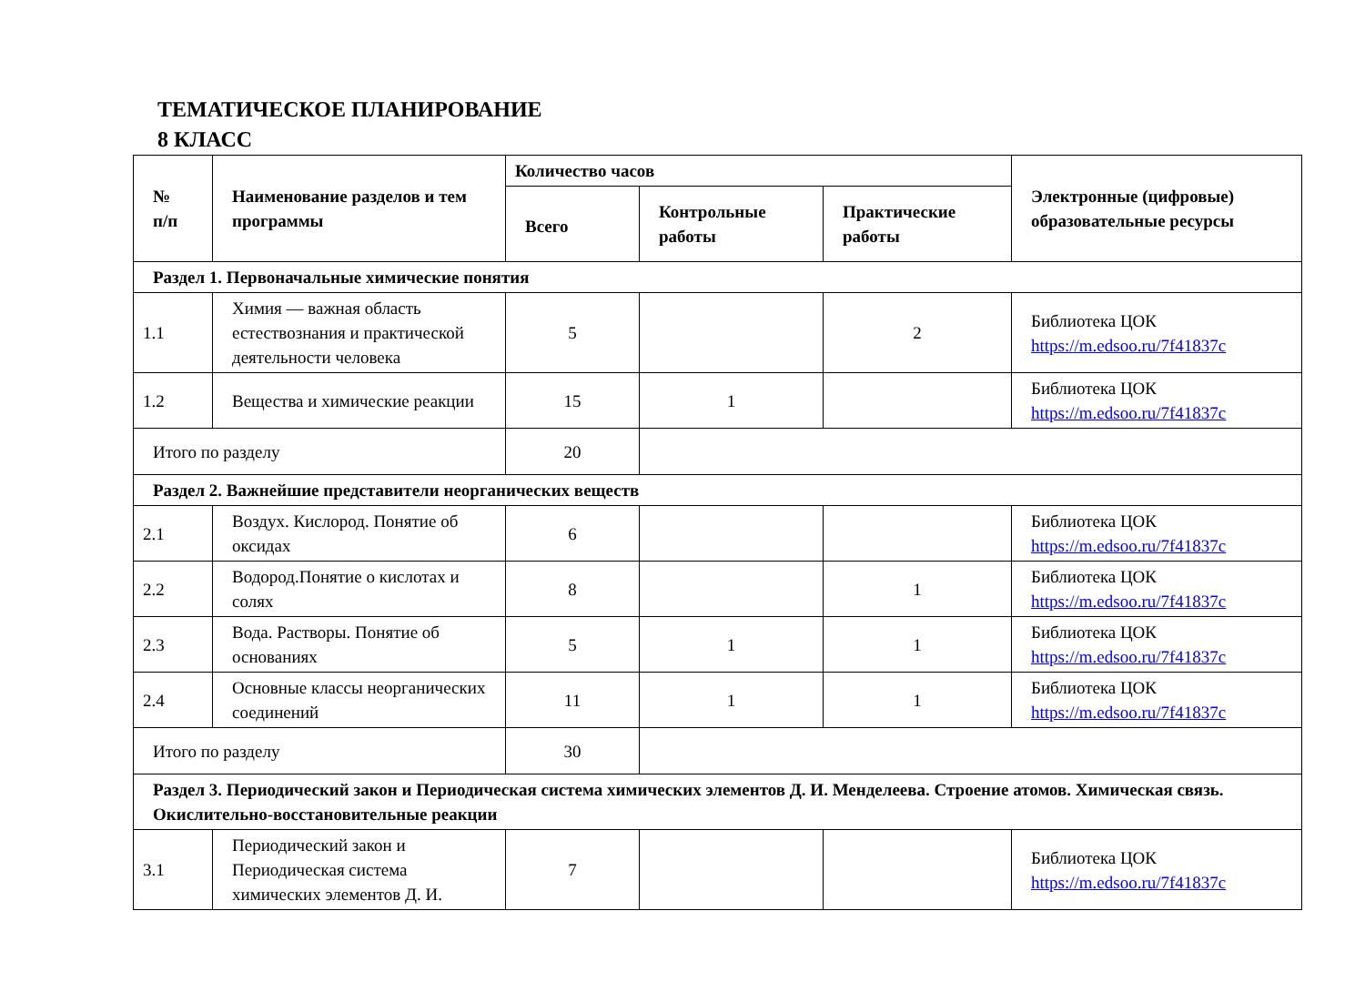ТЕМАТИЧЕСКОЕ ПЛАНИРОВАНИЕ
8 КЛАСС
| № п/п | Наименование разделов и тем программы | Количество часов | | | Электронные (цифровые) образовательные ресурсы |
| --- | --- | --- | --- | --- | --- |
| | | Всего | Контрольные работы | Практические работы | |
| Раздел 1. Первоначальные химические понятия | | | | | |
| 1.1 | Химия — важная область естествознания и практической деятельности человека | 5 | | 2 | Библиотека ЦОК https://m.edsoo.ru/7f41837c |
| 1.2 | Вещества и химические реакции | 15 | 1 | | Библиотека ЦОК https://m.edsoo.ru/7f41837c |
| Итого по разделу | | 20 | | | |
| Раздел 2. Важнейшие представители неорганических веществ | | | | | |
| 2.1 | Воздух. Кислород. Понятие об оксидах | 6 | | | Библиотека ЦОК https://m.edsoo.ru/7f41837c |
| 2.2 | Водород.Понятие о кислотах и солях | 8 | | 1 | Библиотека ЦОК https://m.edsoo.ru/7f41837c |
| 2.3 | Вода. Растворы. Понятие об основаниях | 5 | 1 | 1 | Библиотека ЦОК https://m.edsoo.ru/7f41837c |
| 2.4 | Основные классы неорганических соединений | 11 | 1 | 1 | Библиотека ЦОК https://m.edsoo.ru/7f41837c |
| Итого по разделу | | 30 | | | |
| Раздел 3. Периодический закон и Периодическая система химических элементов Д. И. Менделеева. Строение атомов. Химическая связь. Окислительно-восстановительные реакции | | | | | |
| 3.1 | Периодический закон и Периодическая система химических элементов Д. И. | 7 | | | Библиотека ЦОК https://m.edsoo.ru/7f41837c |